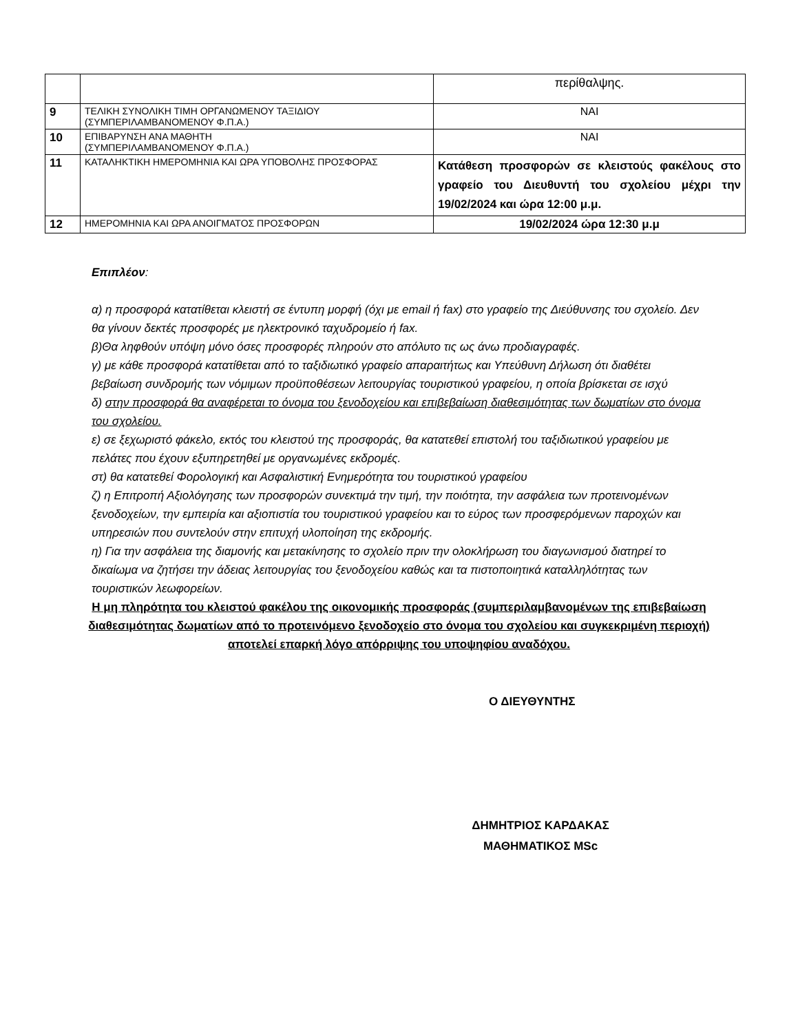| | | περίθαλψης. |
| 9 | ΤΕΛΙΚΗ ΣΥΝΟΛΙΚΗ ΤΙΜΗ ΟΡΓΑΝΩΜΕΝΟΥ ΤΑΞΙΔΙΟΥ (ΣΥΜΠΕΡΙΛΑΜΒΑΝΟΜΕΝΟΥ Φ.Π.Α.) | ΝΑΙ |
| 10 | ΕΠΙΒΑΡΥΝΣΗ ΑΝΑ ΜΑΘΗΤΗ (ΣΥΜΠΕΡΙΛΑΜΒΑΝΟΜΕΝΟΥ Φ.Π.Α.) | ΝΑΙ |
| 11 | ΚΑΤΑΛΗΚΤΙΚΗ ΗΜΕΡΟΜΗΝΙΑ ΚΑΙ ΩΡΑ ΥΠΟΒΟΛΗΣ ΠΡΟΣΦΟΡΑΣ | Κατάθεση προσφορών σε κλειστούς φακέλους στο γραφείο του Διευθυντή του σχολείου μέχρι την 19/02/2024 και ώρα 12:00 μ.μ. |
| 12 | ΗΜΕΡΟΜΗΝΙΑ ΚΑΙ ΩΡΑ ΑΝΟΙΓΜΑΤΟΣ ΠΡΟΣΦΟΡΩΝ | 19/02/2024 ώρα 12:30 μ.μ |
Επιπλέον:
α) η προσφορά κατατίθεται κλειστή σε έντυπη μορφή (όχι με email ή fax) στο γραφείο της Διεύθυνσης του σχολείο. Δεν θα γίνουν δεκτές προσφορές με ηλεκτρονικό ταχυδρομείο ή fax.
β)Θα ληφθούν υπόψη μόνο όσες προσφορές πληρούν στο απόλυτο τις ως άνω προδιαγραφές.
γ) με κάθε προσφορά κατατίθεται από το ταξιδιωτικό γραφείο απαραιτήτως και Υπεύθυνη Δήλωση ότι διαθέτει βεβαίωση συνδρομής των νόμιμων προϋποθέσεων λειτουργίας τουριστικού γραφείου, η οποία βρίσκεται σε ισχύ
δ) στην προσφορά θα αναφέρεται το όνομα του ξενοδοχείου και επιβεβαίωση διαθεσιμότητας των δωματίων στο όνομα του σχολείου.
ε) σε ξεχωριστό φάκελο, εκτός του κλειστού της προσφοράς, θα κατατεθεί επιστολή του ταξιδιωτικού γραφείου με πελάτες που έχουν εξυπηρετηθεί με οργανωμένες εκδρομές.
στ) θα κατατεθεί Φορολογική και Ασφαλιστική Ενημερότητα του τουριστικού γραφείου
ζ) η Επιτροπή Αξιολόγησης των προσφορών συνεκτιμά την τιμή, την ποιότητα, την ασφάλεια των προτεινομένων ξενοδοχείων, την εμπειρία και αξιοπιστία του τουριστικού γραφείου και το εύρος των προσφερόμενων παροχών και υπηρεσιών που συντελούν στην επιτυχή υλοποίηση της εκδρομής.
η) Για την ασφάλεια της διαμονής και μετακίνησης το σχολείο πριν την ολοκλήρωση του διαγωνισμού διατηρεί το δικαίωμα να ζητήσει την άδειας λειτουργίας του ξενοδοχείου καθώς και τα πιστοποιητικά καταλληλότητας των τουριστικών λεωφορείων.
Η μη πληρότητα του κλειστού φακέλου της οικονομικής προσφοράς (συμπεριλαμβανομένων της επιβεβαίωση διαθεσιμότητας δωματίων από το προτεινόμενο ξενοδοχείο στο όνομα του σχολείου και συγκεκριμένη περιοχή) αποτελεί επαρκή λόγο απόρριψης του υποψηφίου αναδόχου.
Ο ΔΙΕΥΘΥΝΤΗΣ
ΔΗΜΗΤΡΙΟΣ ΚΑΡΔΑΚΑΣ
ΜΑΘΗΜΑΤΙΚΟΣ MSc